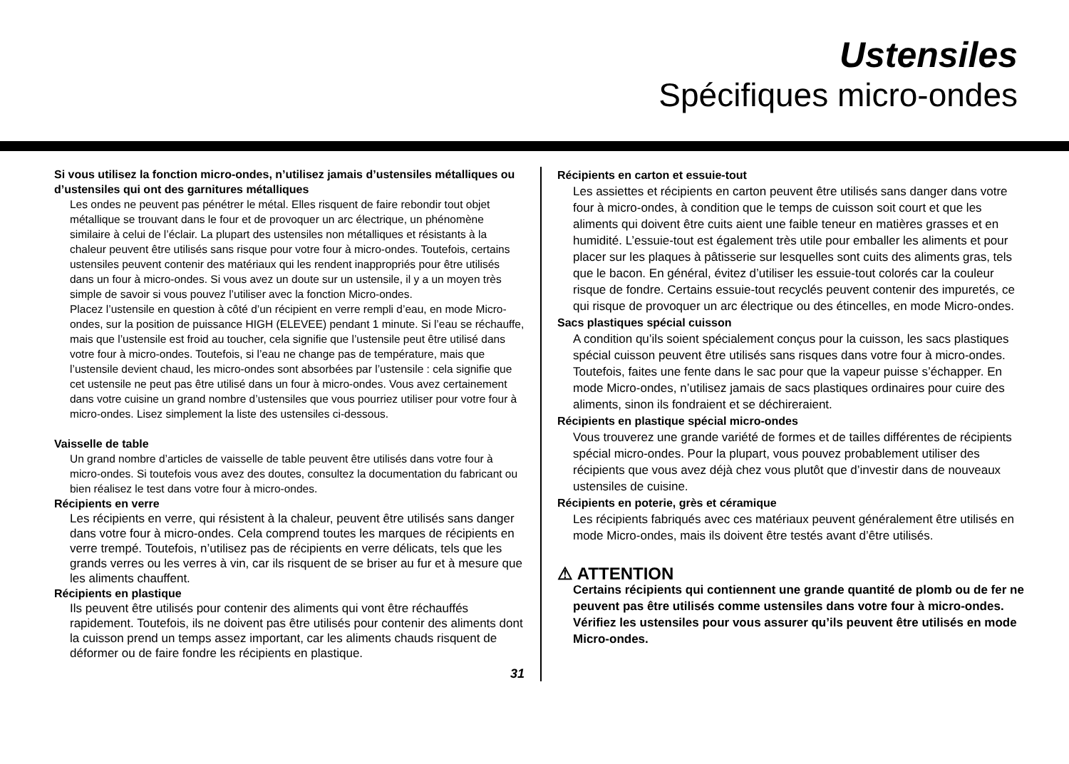Ustensiles
Spécifiques micro-ondes
Si vous utilisez la fonction micro-ondes, n’utilisez jamais d’ustensiles métalliques ou d’ustensiles qui ont des garnitures métalliques
Les ondes ne peuvent pas pénétrer le métal. Elles risquent de faire rebondir tout objet métallique se trouvant dans le four et de provoquer un arc électrique, un phénomène similaire à celui de l’éclair. La plupart des ustensiles non métalliques et résistants à la chaleur peuvent être utilisés sans risque pour votre four à micro-ondes. Toutefois, certains ustensiles peuvent contenir des matériaux qui les rendent inappropriés pour être utilisés dans un four à micro-ondes. Si vous avez un doute sur un ustensile, il y a un moyen très simple de savoir si vous pouvez l’utiliser avec la fonction Micro-ondes.
Placez l’ustensile en question à côté d’un récipient en verre rempli d’eau, en mode Micro-ondes, sur la position de puissance HIGH (ELEVEE) pendant 1 minute. Si l’eau se réchauffe, mais que l’ustensile est froid au toucher, cela signifie que l’ustensile peut être utilisé dans votre four à micro-ondes. Toutefois, si l’eau ne change pas de température, mais que l’ustensile devient chaud, les micro-ondes sont absorbées par l’ustensile : cela signifie que cet ustensile ne peut pas être utilisé dans un four à micro-ondes. Vous avez certainement dans votre cuisine un grand nombre d’ustensiles que vous pourriez utiliser pour votre four à micro-ondes. Lisez simplement la liste des ustensiles ci-dessous.
Vaisselle de table
Un grand nombre d’articles de vaisselle de table peuvent être utilisés dans votre four à micro-ondes. Si toutefois vous avez des doutes, consultez la documentation du fabricant ou bien réalisez le test dans votre four à micro-ondes.
Récipients en verre
Les récipients en verre, qui résistent à la chaleur, peuvent être utilisés sans danger dans votre four à micro-ondes. Cela comprend toutes les marques de récipients en verre trempé. Toutefois, n’utilisez pas de récipients en verre délicats, tels que les grands verres ou les verres à vin, car ils risquent de se briser au fur et à mesure que les aliments chauffent.
Récipients en plastique
Ils peuvent être utilisés pour contenir des aliments qui vont être réchauffés rapidement. Toutefois, ils ne doivent pas être utilisés pour contenir des aliments dont la cuisson prend un temps assez important, car les aliments chauds risquent de déformer ou de faire fondre les récipients en plastique.
31
Récipients en carton et essuie-tout
Les assiettes et récipients en carton peuvent être utilisés sans danger dans votre four à micro-ondes, à condition que le temps de cuisson soit court et que les aliments qui doivent être cuits aient une faible teneur en matières grasses et en humidité. L’essuie-tout est également très utile pour emballer les aliments et pour placer sur les plaques à pâtisserie sur lesquelles sont cuits des aliments gras, tels que le bacon. En général, évitez d’utiliser les essuie-tout colorés car la couleur risque de fondre. Certains essuie-tout recyclés peuvent contenir des impuretés, ce qui risque de provoquer un arc électrique ou des étincelles, en mode Micro-ondes.
Sacs plastiques spécial cuisson
A condition qu’ils soient spécialement conçus pour la cuisson, les sacs plastiques spécial cuisson peuvent être utilisés sans risques dans votre four à micro-ondes. Toutefois, faites une fente dans le sac pour que la vapeur puisse s’échapper. En mode Micro-ondes, n’utilisez jamais de sacs plastiques ordinaires pour cuire des aliments, sinon ils fondraient et se déchireraient.
Récipients en plastique spécial micro-ondes
Vous trouverez une grande variété de formes et de tailles différentes de récipients spécial micro-ondes. Pour la plupart, vous pouvez probablement utiliser des récipients que vous avez déjà chez vous plutôt que d’investir dans de nouveaux ustensiles de cuisine.
Récipients en poterie, grès et céramique
Les récipients fabriqués avec ces matériaux peuvent généralement être utilisés en mode Micro-ondes, mais ils doivent être testés avant d’être utilisés.
⚠ ATTENTION
Certains récipients qui contiennent une grande quantité de plomb ou de fer ne peuvent pas être utilisés comme ustensiles dans votre four à micro-ondes.
Vérifiez les ustensiles pour vous assurer qu’ils peuvent être utilisés en mode Micro-ondes.